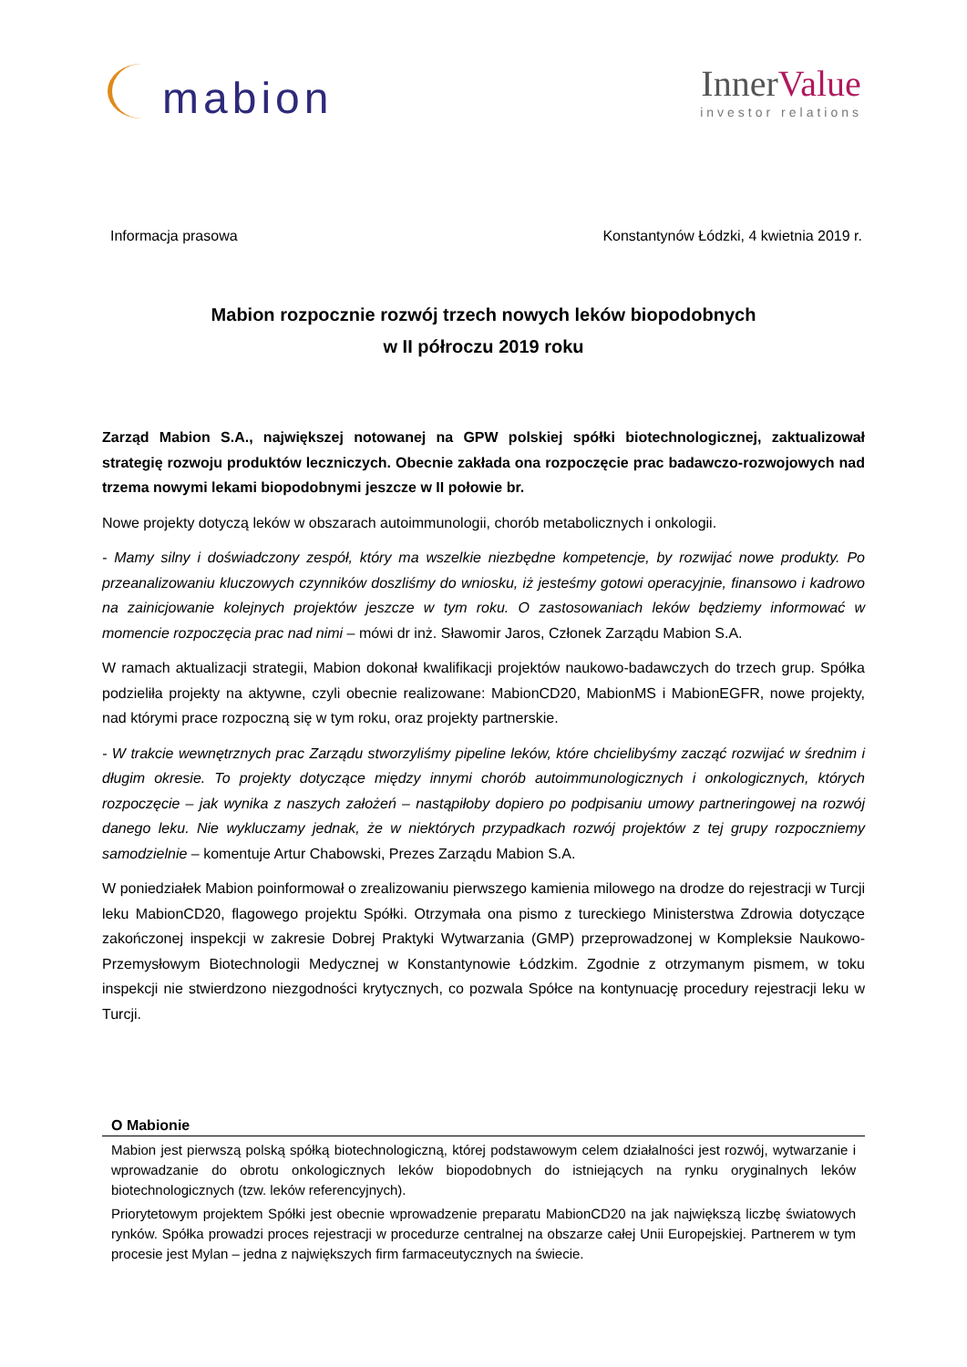mabion
InnerValue
investor relations
Informacja prasowa Konstantynów Łódzki, 4 kwietnia 2019 r.
Mabion rozpocznie rozwój trzech nowych leków biopodobnych
w II półroczu 2019 roku
Zarząd Mabion S.A., największej notowanej na GPW polskiej spółki biotechnologicznej, zaktualizował strategię rozwoju produktów leczniczych. Obecnie zakłada ona rozpoczęcie prac badawczo-rozwojowych nad trzema nowymi lekami biopodobnymi jeszcze w II połowie br.
Nowe projekty dotyczą leków w obszarach autoimmunologii, chorób metabolicznych i onkologii.
- Mamy silny i doświadczony zespół, który ma wszelkie niezbędne kompetencje, by rozwijać nowe produkty. Po przeanalizowaniu kluczowych czynników doszliśmy do wniosku, iż jesteśmy gotowi operacyjnie, finansowo i kadrowo na zainicjowanie kolejnych projektów jeszcze w tym roku. O zastosowaniach leków będziemy informować w momencie rozpoczęcia prac nad nimi – mówi dr inż. Sławomir Jaros, Członek Zarządu Mabion S.A.
W ramach aktualizacji strategii, Mabion dokonał kwalifikacji projektów naukowo-badawczych do trzech grup. Spółka podzieliła projekty na aktywne, czyli obecnie realizowane: MabionCD20, MabionMS i MabionEGFR, nowe projekty, nad którymi prace rozpoczną się w tym roku, oraz projekty partnerskie.
- W trakcie wewnętrznych prac Zarządu stworzyliśmy pipeline leków, które chcielibyśmy zacząć rozwijać w średnim i długim okresie. To projekty dotyczące między innymi chorób autoimmunologicznych i onkologicznych, których rozpoczęcie – jak wynika z naszych założeń – nastąpiłoby dopiero po podpisaniu umowy partneringowej na rozwój danego leku. Nie wykluczamy jednak, że w niektórych przypadkach rozwój projektów z tej grupy rozpoczniemy samodzielnie – komentuje Artur Chabowski, Prezes Zarządu Mabion S.A.
W poniedziałek Mabion poinformował o zrealizowaniu pierwszego kamienia milowego na drodze do rejestracji w Turcji leku MabionCD20, flagowego projektu Spółki. Otrzymała ona pismo z tureckiego Ministerstwa Zdrowia dotyczące zakończonej inspekcji w zakresie Dobrej Praktyki Wytwarzania (GMP) przeprowadzonej w Kompleksie Naukowo-Przemysłowym Biotechnologii Medycznej w Konstantynowie Łódzkim. Zgodnie z otrzymanym pismem, w toku inspekcji nie stwierdzono niezgodności krytycznych, co pozwala Spółce na kontynuację procedury rejestracji leku w Turcji.
O Mabionie
Mabion jest pierwszą polską spółką biotechnologiczną, której podstawowym celem działalności jest rozwój, wytwarzanie i wprowadzanie do obrotu onkologicznych leków biopodobnych do istniejących na rynku oryginalnych leków biotechnologicznych (tzw. leków referencyjnych).
Priorytetowym projektem Spółki jest obecnie wprowadzenie preparatu MabionCD20 na jak największą liczbę światowych rynków. Spółka prowadzi proces rejestracji w procedurze centralnej na obszarze całej Unii Europejskiej. Partnerem w tym procesie jest Mylan – jedna z największych firm farmaceutycznych na świecie.